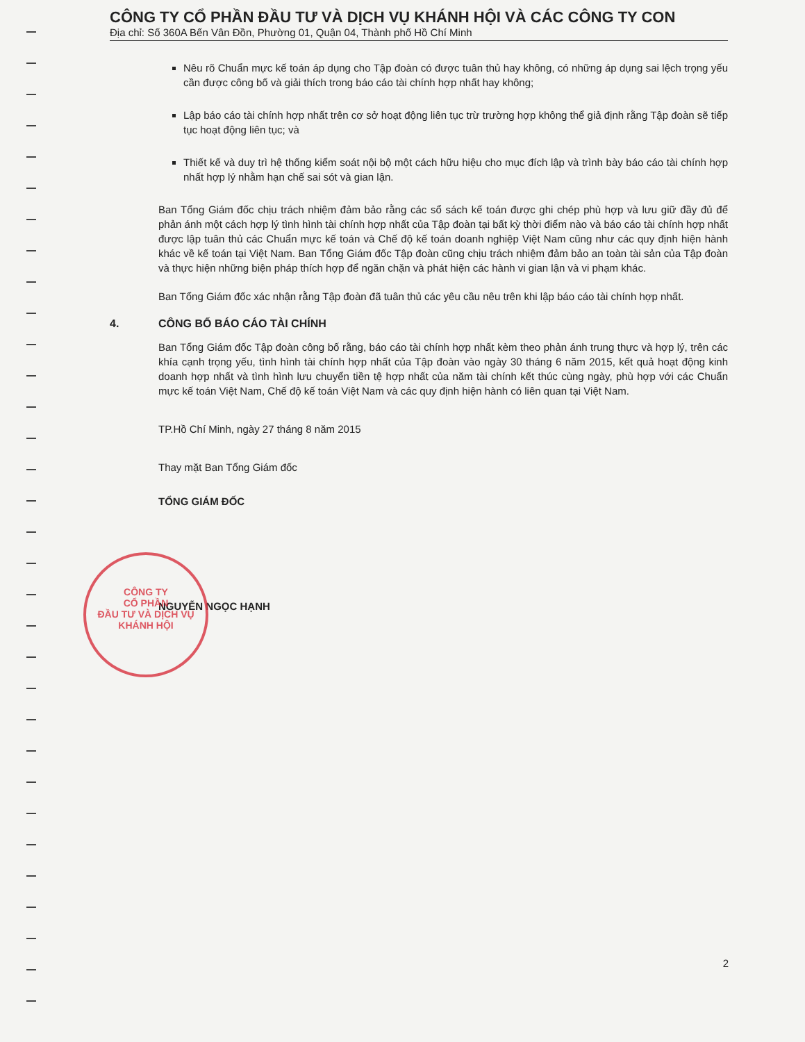CÔNG TY CỔ PHẦN ĐẦU TƯ VÀ DỊCH VỤ KHÁNH HỘI VÀ CÁC CÔNG TY CON
Địa chỉ: Số 360A Bến Vân Đồn, Phường 01, Quận 04, Thành phố Hồ Chí Minh
Nêu rõ Chuẩn mực kế toán áp dụng cho Tập đoàn có được tuân thủ hay không, có những áp dụng sai lệch trọng yếu cần được công bố và giải thích trong báo cáo tài chính hợp nhất hay không;
Lập báo cáo tài chính hợp nhất trên cơ sở hoạt động liên tục trừ trường hợp không thể giả định rằng Tập đoàn sẽ tiếp tục hoạt động liên tục; và
Thiết kế và duy trì hệ thống kiểm soát nội bộ một cách hữu hiệu cho mục đích lập và trình bày báo cáo tài chính hợp nhất hợp lý nhằm hạn chế sai sót và gian lận.
Ban Tổng Giám đốc chịu trách nhiệm đảm bảo rằng các sổ sách kế toán được ghi chép phù hợp và lưu giữ đầy đủ để phản ánh một cách hợp lý tình hình tài chính hợp nhất của Tập đoàn tại bất kỳ thời điểm nào và báo cáo tài chính hợp nhất được lập tuân thủ các Chuẩn mực kế toán và Chế độ kế toán doanh nghiệp Việt Nam cũng như các quy định hiện hành khác về kế toán tại Việt Nam. Ban Tổng Giám đốc Tập đoàn cũng chịu trách nhiệm đảm bảo an toàn tài sản của Tập đoàn và thực hiện những biện pháp thích hợp để ngăn chặn và phát hiện các hành vi gian lận và vi phạm khác.
Ban Tổng Giám đốc xác nhận rằng Tập đoàn đã tuân thủ các yêu cầu nêu trên khi lập báo cáo tài chính hợp nhất.
4. CÔNG BỐ BÁO CÁO TÀI CHÍNH
Ban Tổng Giám đốc Tập đoàn công bố rằng, báo cáo tài chính hợp nhất kèm theo phản ánh trung thực và hợp lý, trên các khía cạnh trọng yếu, tình hình tài chính hợp nhất của Tập đoàn vào ngày 30 tháng 6 năm 2015, kết quả hoạt động kinh doanh hợp nhất và tình hình lưu chuyển tiền tệ hợp nhất của năm tài chính kết thúc cùng ngày, phù hợp với các Chuẩn mực kế toán Việt Nam, Chế độ kế toán Việt Nam và các quy định hiện hành có liên quan tại Việt Nam.
TP.Hồ Chí Minh, ngày 27 tháng 8 năm 2015
Thay mặt Ban Tổng Giám đốc
TỔNG GIÁM ĐỐC
NGUYỄN NGỌC HẠNH
CÔNG TY
CỔ PHẦN
ĐẦU TƯ VÀ DỊCH VỤ
KHÁNH HỘI
2